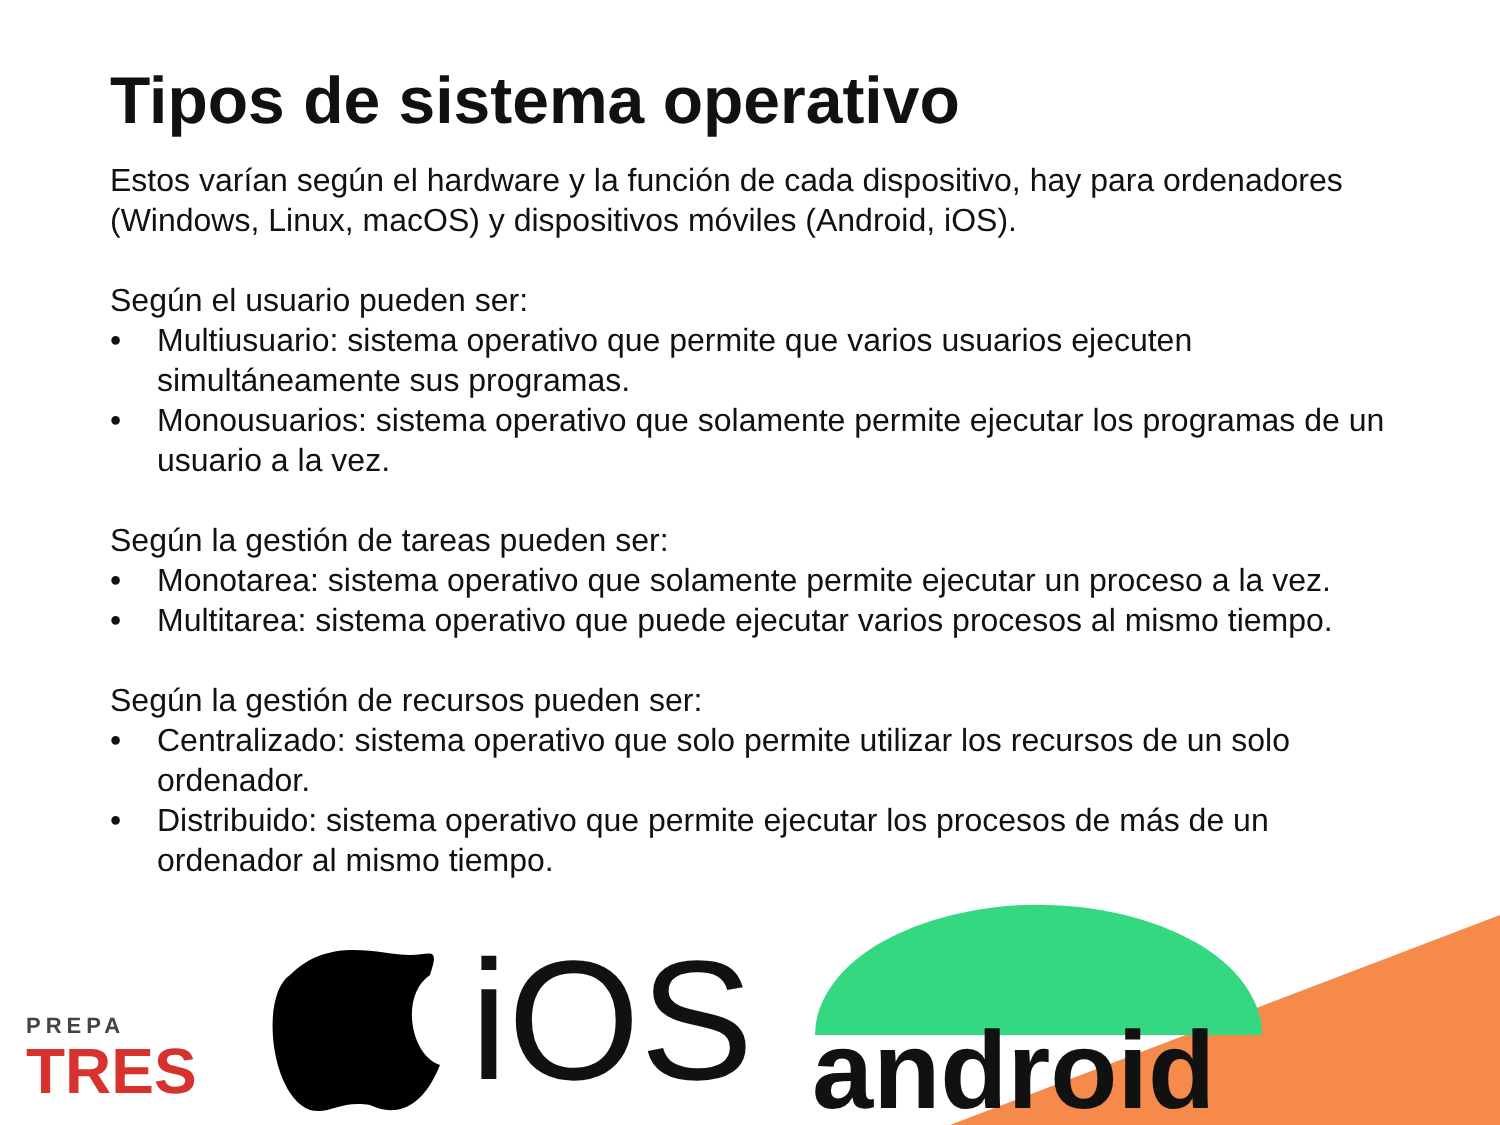Tipos de sistema operativo
Estos varían según el hardware y la función de cada dispositivo, hay para ordenadores (Windows, Linux, macOS) y dispositivos móviles (Android, iOS).
Según el usuario pueden ser:
• Multiusuario: sistema operativo que permite que varios usuarios ejecuten simultáneamente sus programas.
• Monousuarios: sistema operativo que solamente permite ejecutar los programas de un usuario a la vez.
Según la gestión de tareas pueden ser:
• Monotarea: sistema operativo que solamente permite ejecutar un proceso a la vez.
• Multitarea: sistema operativo que puede ejecutar varios procesos al mismo tiempo.
Según la gestión de recursos pueden ser:
• Centralizado: sistema operativo que solo permite utilizar los recursos de un solo ordenador.
• Distribuido: sistema operativo que permite ejecutar los procesos de más de un ordenador al mismo tiempo.
PREPA
TRES
iOS android